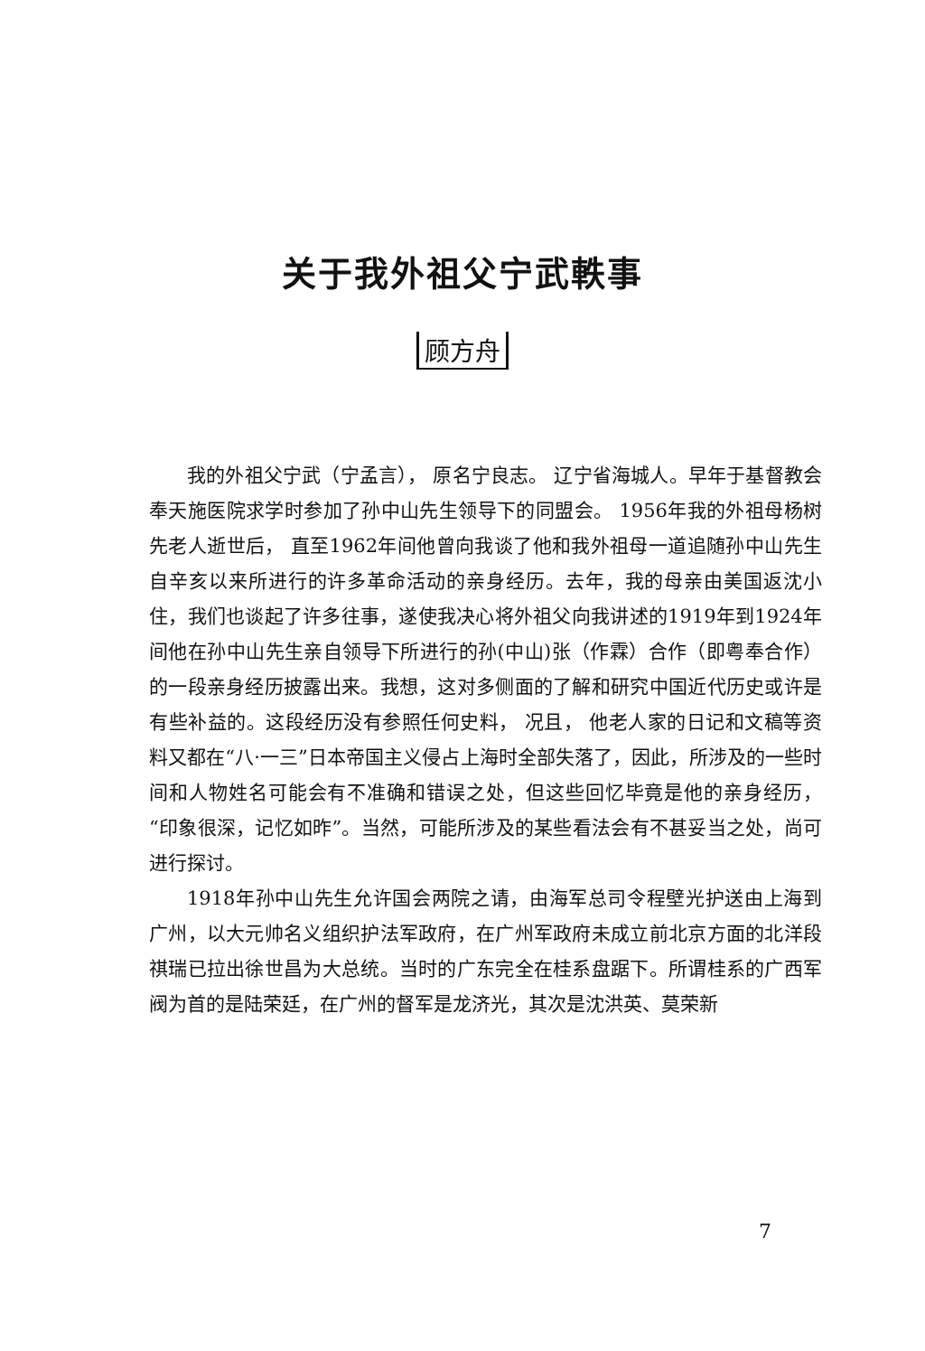关于我外祖父宁武軼事
顾方舟
我的外祖父宁武（宁孟言）， 原名宁良志。 辽宁省海城人。早年于基督教会奉天施医院求学时参加了孙中山先生领导下的同盟会。 1956年我的外祖母杨树先老人逝世后， 直至1962年间他曾向我谈了他和我外祖母一道追随孙中山先生自辛亥以来所进行的许多革命活动的亲身经历。去年，我的母亲由美国返沈小住，我们也谈起了许多往事，遂使我决心将外祖父向我讲述的1919年到1924年间他在孙中山先生亲自领导下所进行的孙(中山)张（作霖）合作（即粤奉合作）的一段亲身经历披露出来。我想，这对多侧面的了解和研究中国近代历史或许是有些补益的。这段经历没有参照任何史料， 况且， 他老人家的日记和文稿等资料又都在“八·一三”日本帝国主义侵占上海时全部失落了，因此，所涉及的一些时间和人物姓名可能会有不准确和错误之处，但这些回忆毕竟是他的亲身经历，“印象很深，记忆如昨”。当然，可能所涉及的某些看法会有不甚妥当之处，尚可进行探讨。
1918年孙中山先生允许国会两院之请，由海军总司令程壁光护送由上海到广州，以大元帅名义组织护法军政府，在广州军政府未成立前北京方面的北洋段祺瑞已拉出徐世昌为大总统。当时的广东完全在桂系盘踞下。所谓桂系的广西军阀为首的是陆荣廷，在广州的督军是龙济光，其次是沈洪英、莫荣新
7